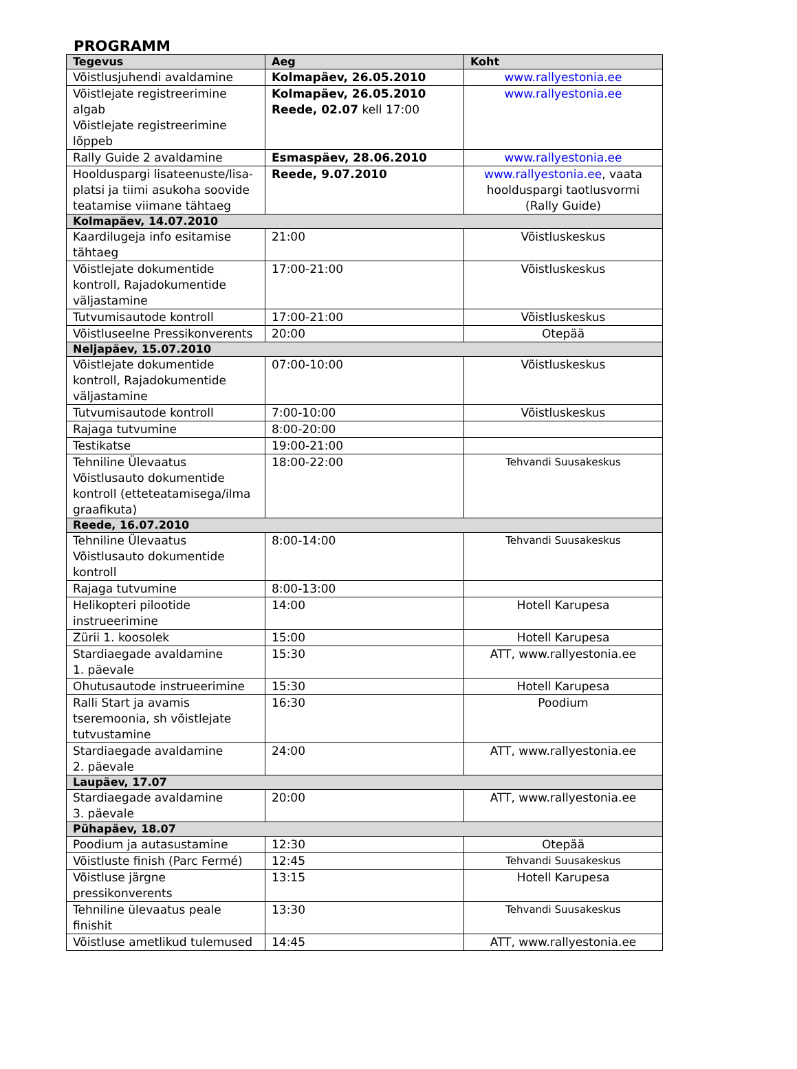PROGRAMM
| Tegevus | Aeg | Koht |
| --- | --- | --- |
| Võistlusjuhendi avaldamine | Kolmapäev, 26.05.2010 | www.rallyestonia.ee |
| Võistlejate registreerimine algab Võistlejate registreerimine lõppeb | Kolmapäev, 26.05.2010 Reede, 02.07 kell 17:00 | www.rallyestonia.ee |
| Rally Guide 2 avaldamine | Esmaspäev, 28.06.2010 | www.rallyestonia.ee |
| Hoolduspargi lisateenuste/lisa-platsi ja tiimi asukoha soovide teatamise viimane tähtaeg | Reede, 9.07.2010 | www.rallyestonia.ee , vaata hoolduspargi taotlusvormi (Rally Guide) |
| Kolmapäev, 14.07.2010 | | |
| Kaardilugeja info esitamise tähtaeg | 21:00 | Võistluskeskus |
| Võistlejate dokumentide kontroll, Rajadokumentide väljastamine | 17:00-21:00 | Võistluskeskus |
| Tutvumisautode kontroll | 17:00-21:00 | Võistluskeskus |
| Võistluseelne Pressikonverents | 20:00 | Otepää |
| Neljapäev, 15.07.2010 | | |
| Võistlejate dokumentide kontroll, Rajadokumentide väljastamine | 07:00-10:00 | Võistluskeskus |
| Tutvumisautode kontroll | 7:00-10:00 | Võistluskeskus |
| Rajaga tutvumine | 8:00-20:00 | |
| Testikatse | 19:00-21:00 | |
| Tehniline Ülevaatus Võistlusauto dokumentide kontroll (etteteatamisega/ilma graafikuta) | 18:00-22:00 | Tehvandi Suusakeskus |
| Reede, 16.07.2010 | | |
| Tehniline Ülevaatus Võistlusauto dokumentide kontroll | 8:00-14:00 | Tehvandi Suusakeskus |
| Rajaga tutvumine | 8:00-13:00 | |
| Helikopteri pilootide instrueerimine | 14:00 | Hotell Karupesa |
| Zürii 1. koosolek | 15:00 | Hotell Karupesa |
| Stardiaegade avaldamine 1. päevale | 15:30 | ATT, www.rallyestonia.ee |
| Ohutusautode instrueerimine | 15:30 | Hotell Karupesa |
| Ralli Start ja avamis tseremoonia, sh võistlejate tutvustamine | 16:30 | Poodium |
| Stardiaegade avaldamine 2. päevale | 24:00 | ATT, www.rallyestonia.ee |
| Laupäev, 17.07 | | |
| Stardiaegade avaldamine 3. päevale | 20:00 | ATT, www.rallyestonia.ee |
| Pühapäev, 18.07 | | |
| Poodium ja autasustamine | 12:30 | Otepää |
| Võistluste finish (Parc Fermé) | 12:45 | Tehvandi Suusakeskus |
| Võistluse järgne pressikonverents | 13:15 | Hotell Karupesa |
| Tehniline ülevaatus peale finishit | 13:30 | Tehvandi Suusakeskus |
| Võistluse ametlikud tulemused | 14:45 | ATT, www.rallyestonia.ee |